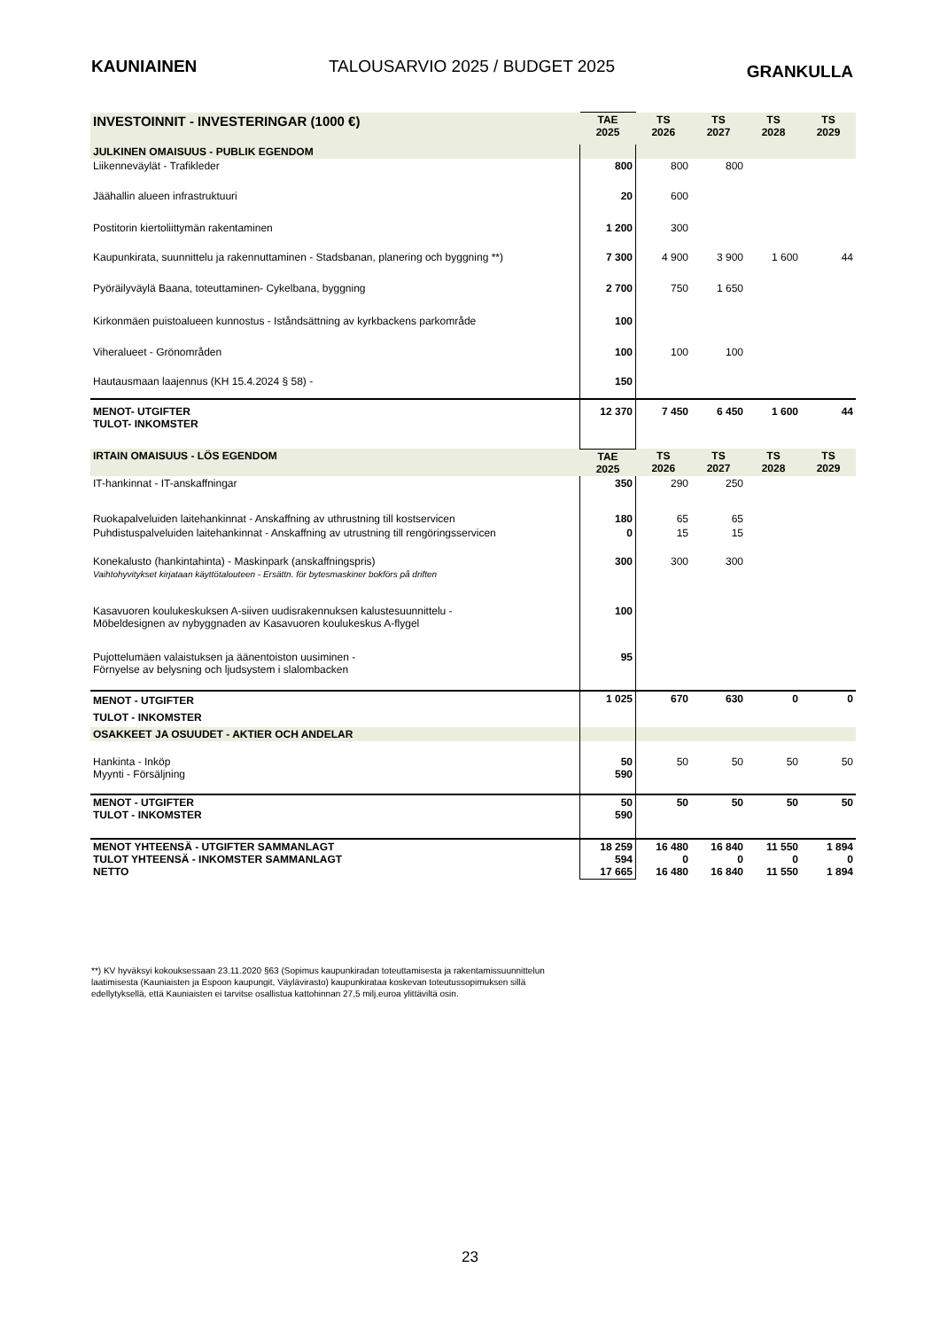KAUNIAINEN TALOUSARVIO 2025 / BUDGET 2025 GRANKULLA
| INVESTOINNIT - INVESTERINGAR (1000 €) | TAE 2025 | TS 2026 | TS 2027 | TS 2028 | TS 2029 |
| --- | --- | --- | --- | --- | --- |
| JULKINEN OMAISUUS - PUBLIK EGENDOM | | | | | |
| Liikenneväylät - Trafikleder | 800 | 800 | 800 | | |
| Jäähallin alueen infrastruktuuri | 20 | 600 | | | |
| Postitorin kiertoliittymän rakentaminen | 1 200 | 300 | | | |
| Kaupunkirata, suunnittelu ja rakennuttaminen - Stadsbanan, planering och byggning **) | 7 300 | 4 900 | 3 900 | 1 600 | 44 |
| Pyöräilyväylä Baana, toteuttaminen- Cykelbana, byggning | 2 700 | 750 | 1 650 | | |
| Kirkonmäen puistoalueen kunnostus - Iståndsättning av kyrkbackens parkområde | 100 | | | | |
| Viheralueet - Grönområden | 100 | 100 | 100 | | |
| Hautausmaan laajennus (KH 15.4.2024 § 58) - | 150 | | | | |
| MENOT- UTGIFTER TULOT- INKOMSTER | 12 370 | 7 450 | 6 450 | 1 600 | 44 |
| IRTAIN OMAISUUS - LÖS EGENDOM | TAE 2025 | TS 2026 | TS 2027 | TS 2028 | TS 2029 |
| IT-hankinnat - IT-anskaffningar | 350 | 290 | 250 | | |
| Ruokapalveluiden laitehankinnat - Anskaffning av uthrustning till kostservicen | 180 | 65 | 65 | | |
| Puhdistuspalveluiden laitehankinnat - Anskaffning av utrustning till rengöringsservicen | 0 | 15 | 15 | | |
| Konekalusto (hankintahinta) - Maskinpark (anskaffningspris) | 300 | 300 | 300 | | |
| Vaihtohyvitykset kirjataan käyttötalouteen - Ersättn. för bytesmaskiner bokförs på driften | | | | | |
| Kasavuoren koulukeskuksen A-siiven uudisrakennuksen kalustesuunnittelu - Möbeldesignen av nybyggnaden av Kasavuoren koulukeskus A-flygel | 100 | | | | |
| Pujottelumäen valaistuksen ja äänentoiston uusiminen - Förnyelse av belysning och ljudsystem i slalombacken | 95 | | | | |
| MENOT - UTGIFTER TULOT - INKOMSTER | 1 025 | 670 | 630 | 0 | 0 |
| OSAKKEET JA OSUUDET - AKTIER OCH ANDELAR | | | | | |
| Hankinta - Inköp Myynti - Försäljning | 50 590 | 50 | 50 | 50 | 50 |
| MENOT - UTGIFTER TULOT - INKOMSTER | 50 590 | 50 | 50 | 50 | 50 |
| MENOT YHTEENSÄ - UTGIFTER SAMMANLAGT TULOT YHTEENSÄ - INKOMSTER SAMMANLAGT NETTO | 18 259 594 17 665 | 16 480 0 16 480 | 16 840 0 16 840 | 11 550 0 11 550 | 1 894 0 1 894 |
**) KV hyväksyi kokouksessaan 23.11.2020 §63 (Sopimus kaupunkiradan toteuttamisesta ja rakentamissuunnittelun laatimisesta (Kauniaisten ja Espoon kaupungit, Väylävirasto) kaupunkirataa koskevan toteutussopimuksen sillä edellytyksellä, että Kauniaisten ei tarvitse osallistua kattohinnan 27,5 milj.euroa ylittäviltä osin.
23